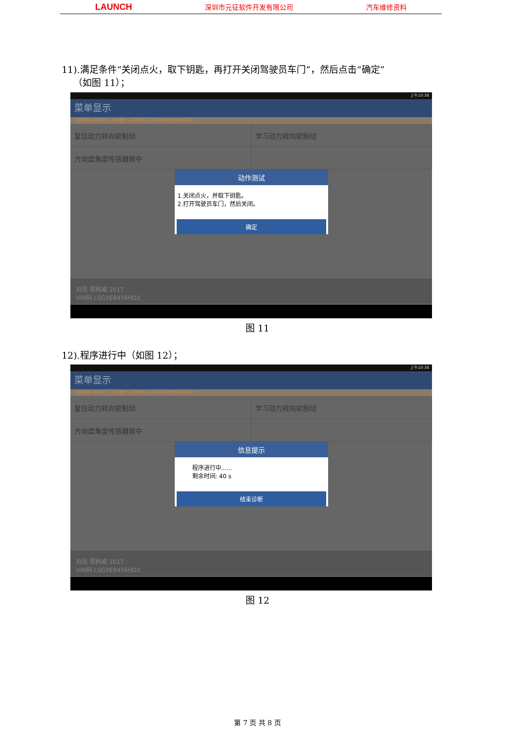LAUNCH 深圳市元征软件开发有限公司 汽车维修资料
11).满足条件“关闭点火，取下钥匙，再打开关闭驾驶员车门”，然后点击“确定”
（如图 11）；
上午10:38
菜单显示
中国通用 V49.90 > 自动搜索 > 快速测试 >EPS(电动助力转向系统)
复位动力转向软制动 学习动力转向软制动
方向盘角度传感器居中
动作测试
1.关闭点火，并取下钥匙。
2.打开驾驶员车门，然后关闭。
确定
别克 昂科威 2017
VIN码 LSGXE8456HD2
图 11
12).程序进行中（如图 12）；
上午10:38
菜单显示
中国通用 V49.90 > 自动搜索 > 快速测试 >EPS(电动助力转向系统)
复位动力转向软制动 学习动力转向软制动
方向盘角度传感器居中
信息提示
程序进行中......
剩余时间: 40 s
结束诊断
别克 昂科威 2017
VIN码 LSGXE8456HD2
图 12
第 7 页 共 8 页